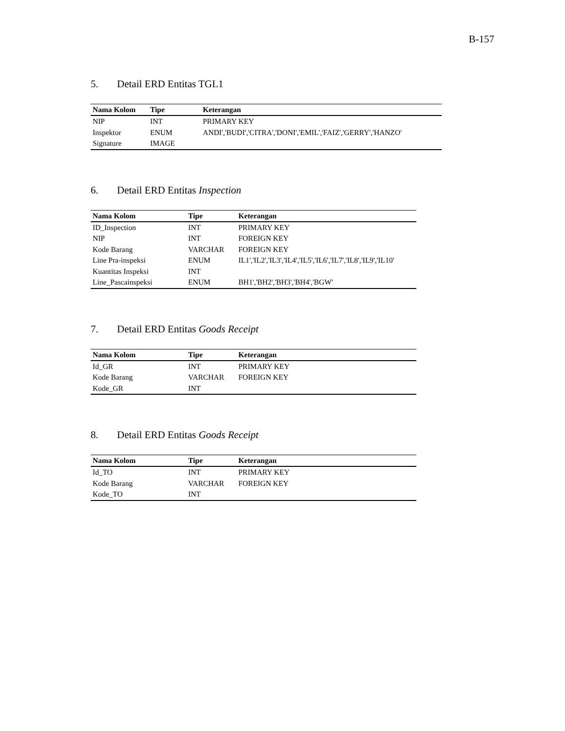B-157
5. Detail ERD Entitas TGL1
| Nama Kolom | Tipe | Keterangan |
| --- | --- | --- |
| NIP | INT | PRIMARY KEY |
| Inspektor | ENUM | ANDI','BUDI','CITRA','DONI','EMIL','FAIZ','GERRY','HANZO' |
| Signature | IMAGE | |
6. Detail ERD Entitas Inspection
| Nama Kolom | Tipe | Keterangan |
| --- | --- | --- |
| ID_Inspection | INT | PRIMARY KEY |
| NIP | INT | FOREIGN KEY |
| Kode Barang | VARCHAR | FOREIGN KEY |
| Line Pra-inspeksi | ENUM | IL1','IL2','IL3','IL4','IL5','IL6','IL7','IL8','IL9','IL10' |
| Kuantitas Inspeksi | INT | |
| Line_Pascainspeksi | ENUM | BH1','BH2','BH3','BH4','BGW' |
7. Detail ERD Entitas Goods Receipt
| Nama Kolom | Tipe | Keterangan |
| --- | --- | --- |
| Id_GR | INT | PRIMARY KEY |
| Kode Barang | VARCHAR | FOREIGN KEY |
| Kode_GR | INT | |
8. Detail ERD Entitas Goods Receipt
| Nama Kolom | Tipe | Keterangan |
| --- | --- | --- |
| Id_TO | INT | PRIMARY KEY |
| Kode Barang | VARCHAR | FOREIGN KEY |
| Kode_TO | INT | |